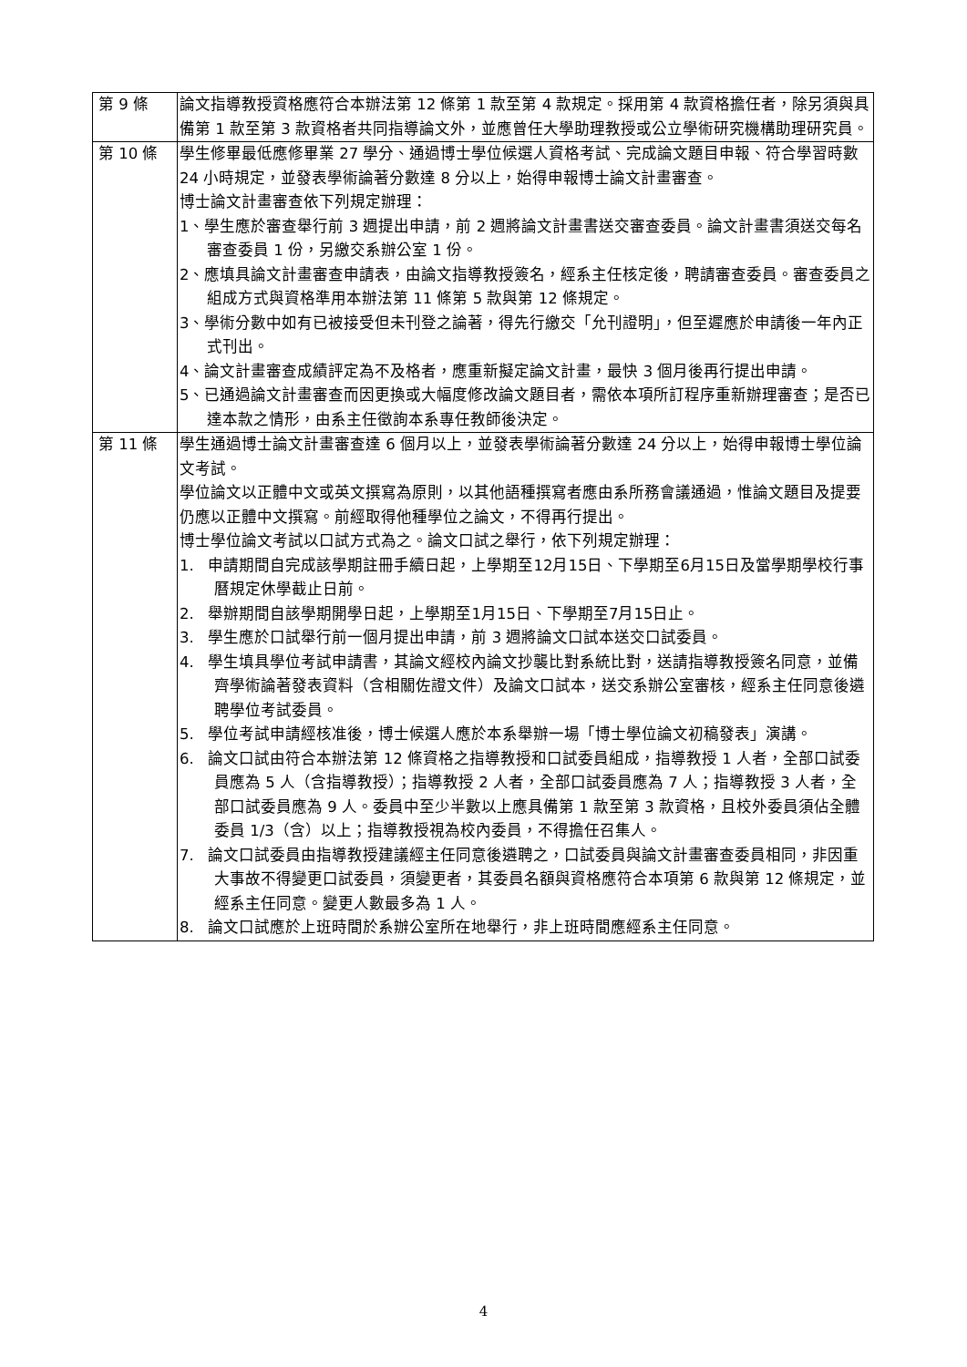| 第 9 條 | 論文指導教授資格應符合本辦法第 12 條第 1 款至第 4 款規定。採用第 4 款資格擔任者，除另須與具備第 1 款至第 3 款資格者共同指導論文外，並應曾任大學助理教授或公立學術研究機構助理研究員。 |
| 第 10 條 | 學生修畢最低應修畢業 27 學分、通過博士學位候選人資格考試、完成論文題目申報、符合學習時數 24 小時規定，並發表學術論著分數達 8 分以上，始得申報博士論文計畫審查。 博士論文計畫審查依下列規定辦理： 1、學生應於審查舉行前 3 週提出申請，前 2 週將論文計畫書送交審查委員。論文計畫書須送交每名審查委員 1 份，另繳交系辦公室 1 份。 2、應填具論文計畫審查申請表，由論文指導教授簽名，經系主任核定後，聘請審查委員。審查委員之組成方式與資格準用本辦法第 11 條第 5 款與第 12 條規定。 3、學術分數中如有已被接受但未刊登之論著，得先行繳交「允刊證明」，但至遲應於申請後一年內正式刊出。 4、論文計畫審查成績評定為不及格者，應重新擬定論文計畫，最快 3 個月後再行提出申請。 5、已通過論文計畫審查而因更換或大幅度修改論文題目者，需依本項所訂程序重新辦理審查；是否已達本款之情形，由系主任徵詢本系專任教師後決定。 |
| 第 11 條 | 學生通過博士論文計畫審查達 6 個月以上，並發表學術論著分數達 24 分以上，始得申報博士學位論文考試。 學位論文以正體中文或英文撰寫為原則，以其他語種撰寫者應由系所務會議通過，惟論文題目及提要仍應以正體中文撰寫。前經取得他種學位之論文，不得再行提出。 博士學位論文考試以口試方式為之。論文口試之舉行，依下列規定辦理： 1. 申請期間自完成該學期註冊手續日起，上學期至12月15日、下學期至6月15日及當學期學校行事曆規定休學截止日前。 2. 舉辦期間自該學期開學日起，上學期至1月15日、下學期至7月15日止。 3. 學生應於口試舉行前一個月提出申請，前 3 週將論文口試本送交口試委員。 4. 學生填具學位考試申請書，其論文經校內論文抄襲比對系統比對，送請指導教授簽名同意，並備齊學術論著發表資料（含相關佐證文件）及論文口試本，送交系辦公室審核，經系主任同意後遴聘學位考試委員。 5. 學位考試申請經核准後，博士候選人應於本系舉辦一場「博士學位論文初稿發表」演講。 6. 論文口試由符合本辦法第 12 條資格之指導教授和口試委員組成，指導教授 1 人者，全部口試委員應為 5 人（含指導教授）；指導教授 2 人者，全部口試委員應為 7 人；指導教授 3 人者，全部口試委員應為 9 人。委員中至少半數以上應具備第 1 款至第 3 款資格，且校外委員須佔全體委員 1/3（含）以上；指導教授視為校內委員，不得擔任召集人。 7. 論文口試委員由指導教授建議經主任同意後遴聘之，口試委員與論文計畫審查委員相同，非因重大事故不得變更口試委員，須變更者，其委員名額與資格應符合本項第 6 款與第 12 條規定，並經系主任同意。變更人數最多為 1 人。 8. 論文口試應於上班時間於系辦公室所在地舉行，非上班時間應經系主任同意。 |
4